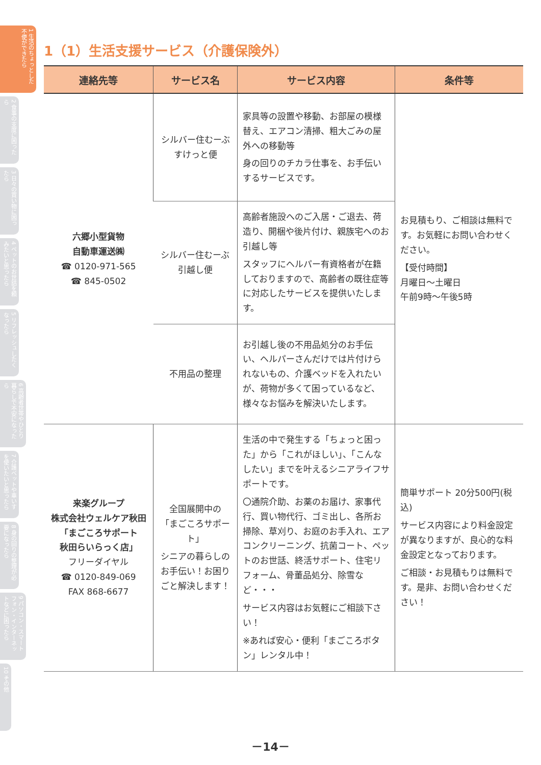1 生活のちょっとした不便ができたら
2 食事の支度に困ったら
3 日々の買い物に困ったら
4 ペットのお世話を頼みたいと思ったら
5 リフレッシュしたくなったら
6 高齢者世帯やひとり暮らしで不安になったら
7 介護ベットや車いすを使いたいと思ったら
8 身の回りの整理が必要になったら
9 パソコン・スマートフォン・インターネットなどに困ったら
10 その他
1（1）生活支援サービス（介護保険外）
| 連絡先等 | サービス名 | サービス内容 | 条件等 |
| --- | --- | --- | --- |
| 六郷小型貨物 自動車運送㈱ ☎ 0120-971-565 ☎ 845-0502 | シルバー住むーぶ すけっと便 | 家具等の設置や移動、お部屋の模様替え、エアコン清掃、粗大ごみの屋外への移動等 身の回りのチカラ仕事を、お手伝いするサービスです。 | お見積もり、ご相談は無料です。お気軽にお問い合わせください。 【受付時間】 月曜日～土曜日 午前9時～午後5時 |
| | シルバー住むーぶ 引越し便 | 高齢者施設へのご入居・ご退去、荷造り、開梱や後片付け、親族宅へのお引越し等 スタッフにヘルパー有資格者が在籍しておりますので、高齢者の既往症等に対応したサービスを提供いたします。 | |
| | 不用品の整理 | お引越し後の不用品処分のお手伝い、ヘルパーさんだけでは片付けられないもの、介護ベッドを入れたいが、荷物が多くて困っているなど、様々なお悩みを解決いたします。 | |
| 来楽グループ 株式会社ウェルケア秋田 「まごころサポート 秋田らいらっく店」 フリーダイヤル ☎ 0120-849-069 FAX 868-6677 | 全国展開中の 「まごころサポート」 シニアの暮らしのお手伝い！お困りごと解決します！ | 生活の中で発生する「ちょっと困った」から「これがほしい」、「こんなしたい」までを叶えるシニアライフサポートです。 〇通院介助、お薬のお届け、家事代行、買い物代行、ゴミ出し、各所お掃除、草刈り、お庭のお手入れ、エアコンクリーニング、抗菌コート、ペットのお世話、終活サポート、住宅リフォーム、骨董品処分、除雪など・・・ サービス内容はお気軽にご相談下さい！ ※あれば安心・便利「まごころボタン」レンタル中！ | 簡単サポート 20分500円(税込) サービス内容により料金設定が異なりますが、良心的な料金設定となっております。 ご相談・お見積もりは無料です。是非、お問い合わせください！ |
－14－